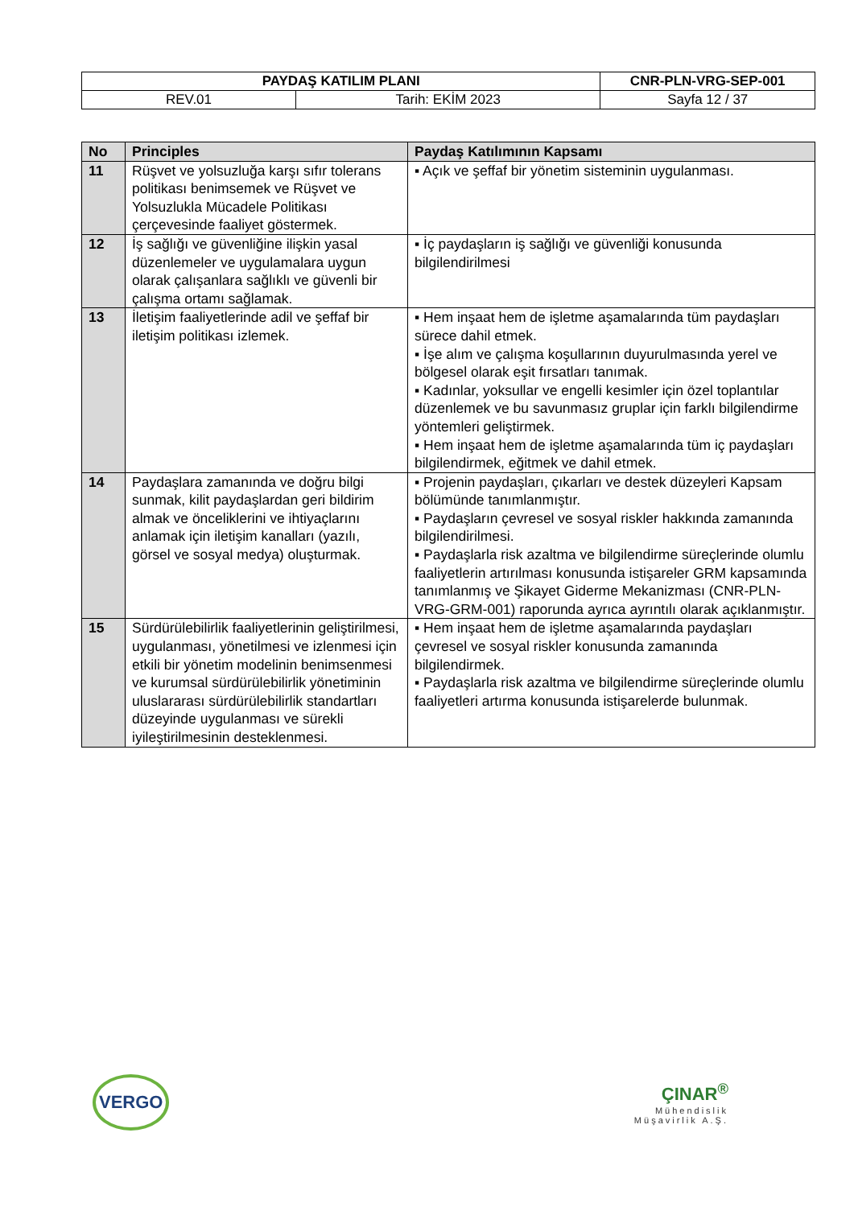| PAYDAŞ KATILIM PLANI | | CNR-PLN-VRG-SEP-001 |
| REV.01 | Tarih: EKİM 2023 | Sayfa 12 / 37 |
| No | Principles | Paydaş Katılımının Kapsamı |
| --- | --- | --- |
| 11 | Rüşvet ve yolsuzluğa karşı sıfır tolerans politikası benimsemek ve Rüşvet ve Yolsuzlukla Mücadele Politikası çerçevesinde faaliyet göstermek. | ▪ Açık ve şeffaf bir yönetim sisteminin uygulanması. |
| 12 | İş sağlığı ve güvenliğine ilişkin yasal düzenlemeler ve uygulamalara uygun olarak çalışanlara sağlıklı ve güvenli bir çalışma ortamı sağlamak. | ▪ İç paydaşların iş sağlığı ve güvenliği konusunda bilgilendirilmesi |
| 13 | İletişim faaliyetlerinde adil ve şeffaf bir iletişim politikası izlemek. | ▪ Hem inşaat hem de işletme aşamalarında tüm paydaşları sürece dahil etmek. ▪ İşe alım ve çalışma koşullarının duyurulmasında yerel ve bölgesel olarak eşit fırsatları tanımak. ▪ Kadınlar, yoksullar ve engelli kesimler için özel toplantılar düzenlemek ve bu savunmasız gruplar için farklı bilgilendirme yöntemleri geliştirmek. ▪ Hem inşaat hem de işletme aşamalarında tüm iç paydaşları bilgilendirmek, eğitmek ve dahil etmek. |
| 14 | Paydaşlara zamanında ve doğru bilgi sunmak, kilit paydaşlardan geri bildirim almak ve önceliklerini ve ihtiyaçlarını anlamak için iletişim kanalları (yazılı, görsel ve sosyal medya) oluşturmak. | ▪ Projenin paydaşları, çıkarları ve destek düzeyleri Kapsam bölümünde tanımlanmıştır. ▪ Paydaşların çevresel ve sosyal riskler hakkında zamanında bilgilendirilmesi. ▪ Paydaşlarla risk azaltma ve bilgilendirme süreçlerinde olumlu faaliyetlerin artırılması konusunda istişareler GRM kapsamında tanımlanmış ve Şikayet Giderme Mekanizması (CNR-PLN-VRG-GRM-001) raporunda ayrıca ayrıntılı olarak açıklanmıştır. |
| 15 | Sürdürülebilirlik faaliyetlerinin geliştirilmesi, uygulanması, yönetilmesi ve izlenmesi için etkili bir yönetim modelinin benimsenmesi ve kurumsal sürdürülebilirlik yönetiminin uluslararası sürdürülebilirlik standartları düzeyinde uygulanması ve sürekli iyileştirilmesinin desteklenmesi. | ▪ Hem inşaat hem de işletme aşamalarında paydaşları çevresel ve sosyal riskler konusunda zamanında bilgilendirmek. ▪ Paydaşlarla risk azaltma ve bilgilendirme süreçlerinde olumlu faaliyetleri artırma konusunda istişarelerde bulunmak. |
VERGO
ÇINAR<sup>®</sup>
Mühendislik
Müşavirlik A.Ş.